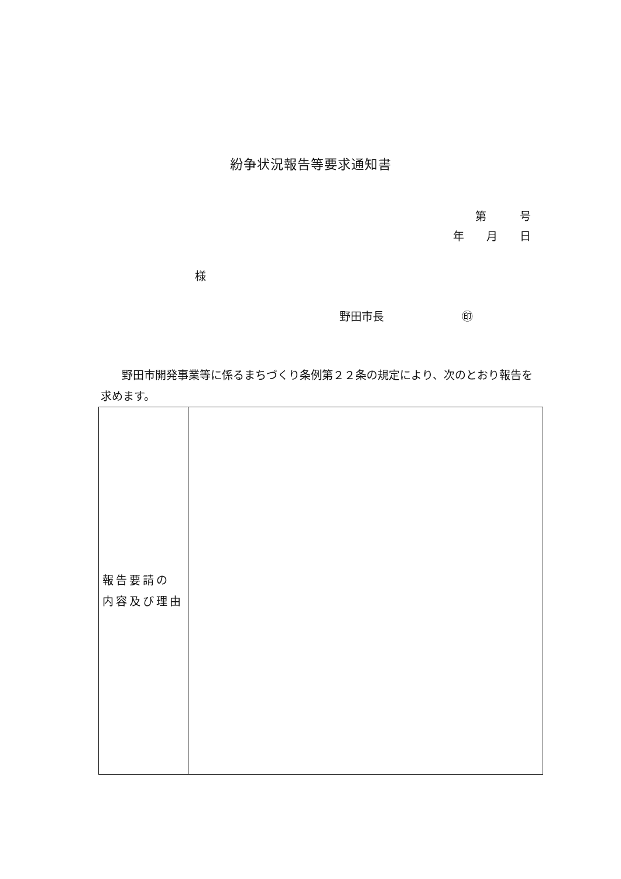紛争状況報告等要求通知書
第　　　号
年　　月　　日
様
野田市長　　　　　　　㊞
野田市開発事業等に係るまちづくり条例第２２条の規定により、次のとおり報告を求めます。
| 報告要請の 内容及び理由 | |